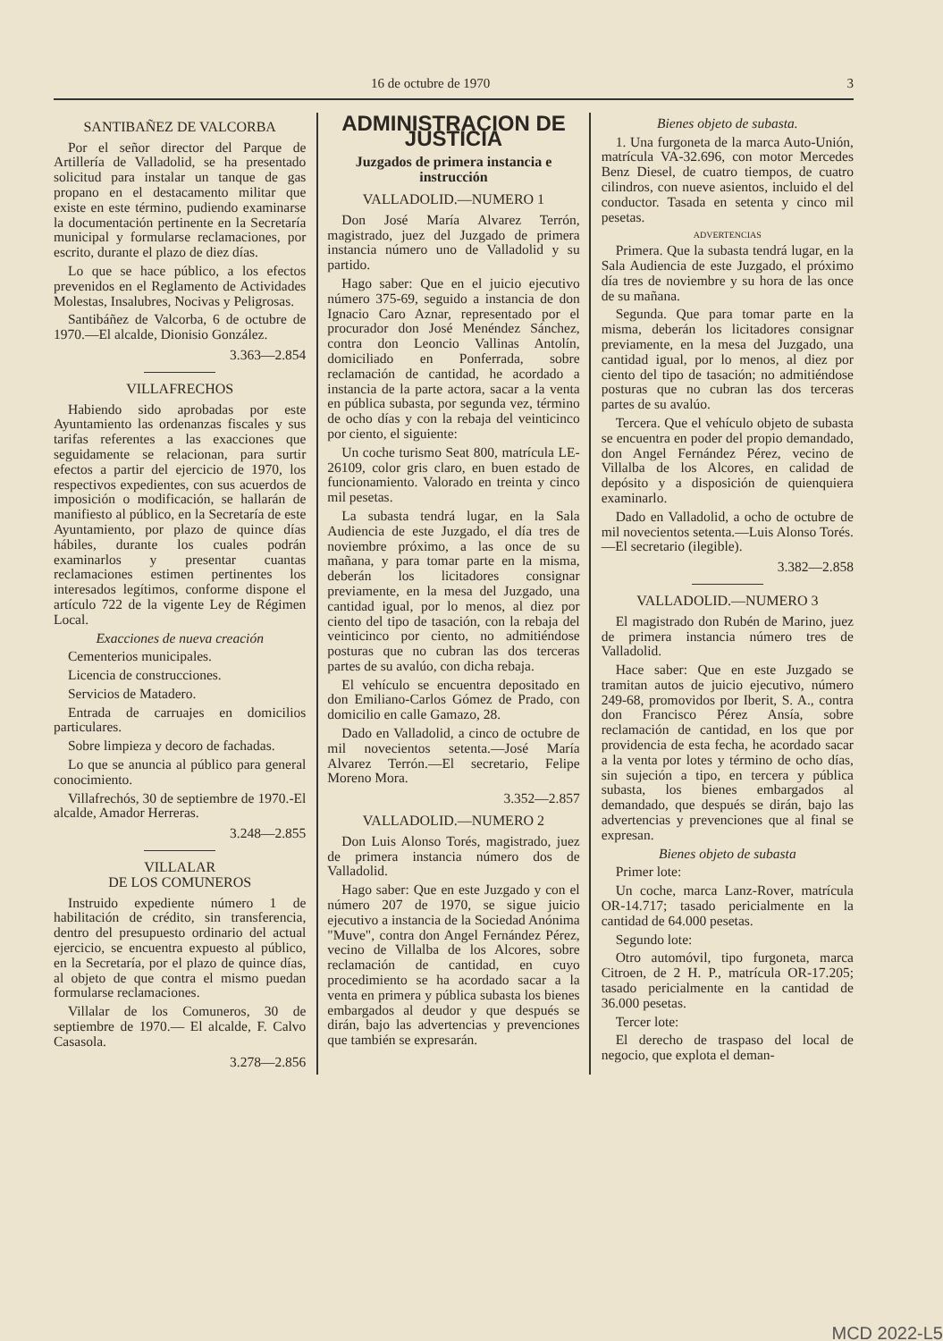16 de octubre de 1970 3
SANTIBAÑEZ DE VALCORBA
Por el señor director del Parque de Artillería de Valladolid, se ha presentado solicitud para instalar un tanque de gas propano en el destacamento militar que existe en este término, pudiendo examinarse la documentación pertinente en la Secretaría municipal y formularse reclamaciones, por escrito, durante el plazo de diez días.
Lo que se hace público, a los efectos prevenidos en el Reglamento de Actividades Molestas, Insalubres, Nocivas y Peligrosas.
Santibáñez de Valcorba, 6 de octubre de 1970.—El alcalde, Dionisio González.
3.363—2.854
VILLAFRECHOS
Habiendo sido aprobadas por este Ayuntamiento las ordenanzas fiscales y sus tarifas referentes a las exacciones que seguidamente se relacionan, para surtir efectos a partir del ejercicio de 1970, los respectivos expedientes, con sus acuerdos de imposición o modificación, se hallarán de manifiesto al público, en la Secretaría de este Ayuntamiento, por plazo de quince días hábiles, durante los cuales podrán examinarlos y presentar cuantas reclamaciones estimen pertinentes los interesados legítimos, conforme dispone el artículo 722 de la vigente Ley de Régimen Local.
Exacciones de nueva creación
Cementerios municipales.
Licencia de construcciones.
Servicios de Matadero.
Entrada de carruajes en domicilios particulares.
Sobre limpieza y decoro de fachadas.
Lo que se anuncia al público para general conocimiento.
Villafrechós, 30 de septiembre de 1970.-El alcalde, Amador Herreras.
3.248—2.855
VILLALAR
DE LOS COMUNEROS
Instruido expediente número 1 de habilitación de crédito, sin transferencia, dentro del presupuesto ordinario del actual ejercicio, se encuentra expuesto al público, en la Secretaría, por el plazo de quince días, al objeto de que contra el mismo puedan formularse reclamaciones.
Villalar de los Comuneros, 30 de septiembre de 1970.— El alcalde, F. Calvo Casasola.
3.278—2.856
ADMINISTRACION DE JUSTICIA
Juzgados de primera instancia e instrucción
VALLADOLID.—NUMERO 1
Don José María Alvarez Terrón, magistrado, juez del Juzgado de primera instancia número uno de Valladolid y su partido.
Hago saber: Que en el juicio ejecutivo número 375-69, seguido a instancia de don Ignacio Caro Aznar, representado por el procurador don José Menéndez Sánchez, contra don Leoncio Vallinas Antolín, domiciliado en Ponferrada, sobre reclamación de cantidad, he acordado a instancia de la parte actora, sacar a la venta en pública subasta, por segunda vez, término de ocho días y con la rebaja del veinticinco por ciento, el siguiente:
Un coche turismo Seat 800, matrícula LE-26109, color gris claro, en buen estado de funcionamiento. Valorado en treinta y cinco mil pesetas.
La subasta tendrá lugar, en la Sala Audiencia de este Juzgado, el día tres de noviembre próximo, a las once de su mañana, y para tomar parte en la misma, deberán los licitadores consignar previamente, en la mesa del Juzgado, una cantidad igual, por lo menos, al diez por ciento del tipo de tasación, con la rebaja del veinticinco por ciento, no admitiéndose posturas que no cubran las dos terceras partes de su avalúo, con dicha rebaja.
El vehículo se encuentra depositado en don Emiliano-Carlos Gómez de Prado, con domicilio en calle Gamazo, 28.
Dado en Valladolid, a cinco de octubre de mil novecientos setenta.—José María Alvarez Terrón.—El secretario, Felipe Moreno Mora.
3.352—2.857
VALLADOLID.—NUMERO 2
Don Luis Alonso Torés, magistrado, juez de primera instancia número dos de Valladolid.
Hago saber: Que en este Juzgado y con el número 207 de 1970, se sigue juicio ejecutivo a instancia de la Sociedad Anónima "Muve", contra don Angel Fernández Pérez, vecino de Villalba de los Alcores, sobre reclamación de cantidad, en cuyo procedimiento se ha acordado sacar a la venta en primera y pública subasta los bienes embargados al deudor y que después se dirán, bajo las advertencias y prevenciones que también se expresarán.
Bienes objeto de subasta.
1. Una furgoneta de la marca Auto-Unión, matrícula VA-32.696, con motor Mercedes Benz Diesel, de cuatro tiempos, de cuatro cilindros, con nueve asientos, incluido el del conductor. Tasada en setenta y cinco mil pesetas.
ADVERTENCIAS
Primera. Que la subasta tendrá lugar, en la Sala Audiencia de este Juzgado, el próximo día tres de noviembre y su hora de las once de su mañana.
Segunda. Que para tomar parte en la misma, deberán los licitadores consignar previamente, en la mesa del Juzgado, una cantidad igual, por lo menos, al diez por ciento del tipo de tasación; no admitiéndose posturas que no cubran las dos terceras partes de su avalúo.
Tercera. Que el vehículo objeto de subasta se encuentra en poder del propio demandado, don Angel Fernández Pérez, vecino de Villalba de los Alcores, en calidad de depósito y a disposición de quienquiera examinarlo.
Dado en Valladolid, a ocho de octubre de mil novecientos setenta.—Luis Alonso Torés.—El secretario (ilegible).
3.382—2.858
VALLADOLID.—NUMERO 3
El magistrado don Rubén de Marino, juez de primera instancia número tres de Valladolid.
Hace saber: Que en este Juzgado se tramitan autos de juicio ejecutivo, número 249-68, promovidos por Iberit, S. A., contra don Francisco Pérez Ansía, sobre reclamación de cantidad, en los que por providencia de esta fecha, he acordado sacar a la venta por lotes y término de ocho días, sin sujeción a tipo, en tercera y pública subasta, los bienes embargados al demandado, que después se dirán, bajo las advertencias y prevenciones que al final se expresan.
Bienes objeto de subasta
Primer lote:
Un coche, marca Lanz-Rover, matrícula OR-14.717; tasado pericialmente en la cantidad de 64.000 pesetas.
Segundo lote:
Otro automóvil, tipo furgoneta, marca Citroen, de 2 H. P., matrícula OR-17.205; tasado pericialmente en la cantidad de 36.000 pesetas.
Tercer lote:
El derecho de traspaso del local de negocio, que explota el deman-
MCD 2022-L5